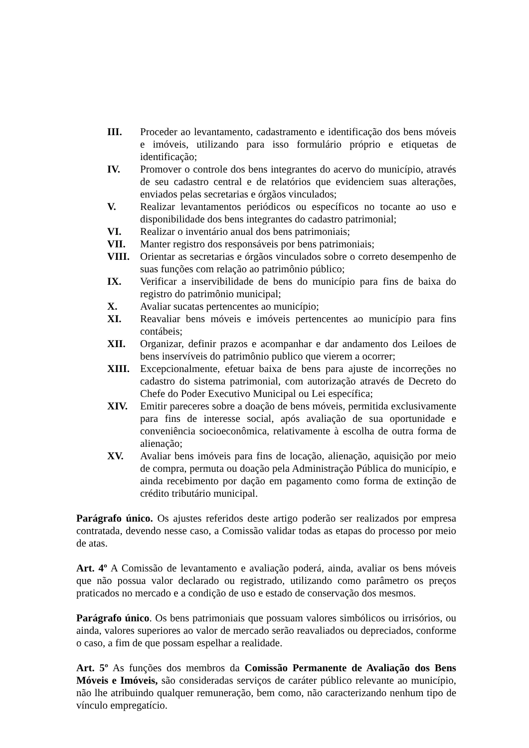III. Proceder ao levantamento, cadastramento e identificação dos bens móveis e imóveis, utilizando para isso formulário próprio e etiquetas de identificação;
IV. Promover o controle dos bens integrantes do acervo do município, através de seu cadastro central e de relatórios que evidenciem suas alterações, enviados pelas secretarias e órgãos vinculados;
V. Realizar levantamentos periódicos ou específicos no tocante ao uso e disponibilidade dos bens integrantes do cadastro patrimonial;
VI. Realizar o inventário anual dos bens patrimoniais;
VII. Manter registro dos responsáveis por bens patrimoniais;
VIII. Orientar as secretarias e órgãos vinculados sobre o correto desempenho de suas funções com relação ao patrimônio público;
IX. Verificar a inservibilidade de bens do município para fins de baixa do registro do patrimônio municipal;
X. Avaliar sucatas pertencentes ao município;
XI. Reavaliar bens móveis e imóveis pertencentes ao município para fins contábeis;
XII. Organizar, definir prazos e acompanhar e dar andamento dos Leiloes de bens inservíveis do patrimônio publico que vierem a ocorrer;
XIII. Excepcionalmente, efetuar baixa de bens para ajuste de incorreções no cadastro do sistema patrimonial, com autorização através de Decreto do Chefe do Poder Executivo Municipal ou Lei específica;
XIV. Emitir pareceres sobre a doação de bens móveis, permitida exclusivamente para fins de interesse social, após avaliação de sua oportunidade e conveniência socioeconômica, relativamente à escolha de outra forma de alienação;
XV. Avaliar bens imóveis para fins de locação, alienação, aquisição por meio de compra, permuta ou doação pela Administração Pública do município, e ainda recebimento por dação em pagamento como forma de extinção de crédito tributário municipal.
Parágrafo único. Os ajustes referidos deste artigo poderão ser realizados por empresa contratada, devendo nesse caso, a Comissão validar todas as etapas do processo por meio de atas.
Art. 4º A Comissão de levantamento e avaliação poderá, ainda, avaliar os bens móveis que não possua valor declarado ou registrado, utilizando como parâmetro os preços praticados no mercado e a condição de uso e estado de conservação dos mesmos.
Parágrafo único. Os bens patrimoniais que possuam valores simbólicos ou irrisórios, ou ainda, valores superiores ao valor de mercado serão reavaliados ou depreciados, conforme o caso, a fim de que possam espelhar a realidade.
Art. 5º As funções dos membros da Comissão Permanente de Avaliação dos Bens Móveis e Imóveis, são consideradas serviços de caráter público relevante ao município, não lhe atribuindo qualquer remuneração, bem como, não caracterizando nenhum tipo de vínculo empregatício.